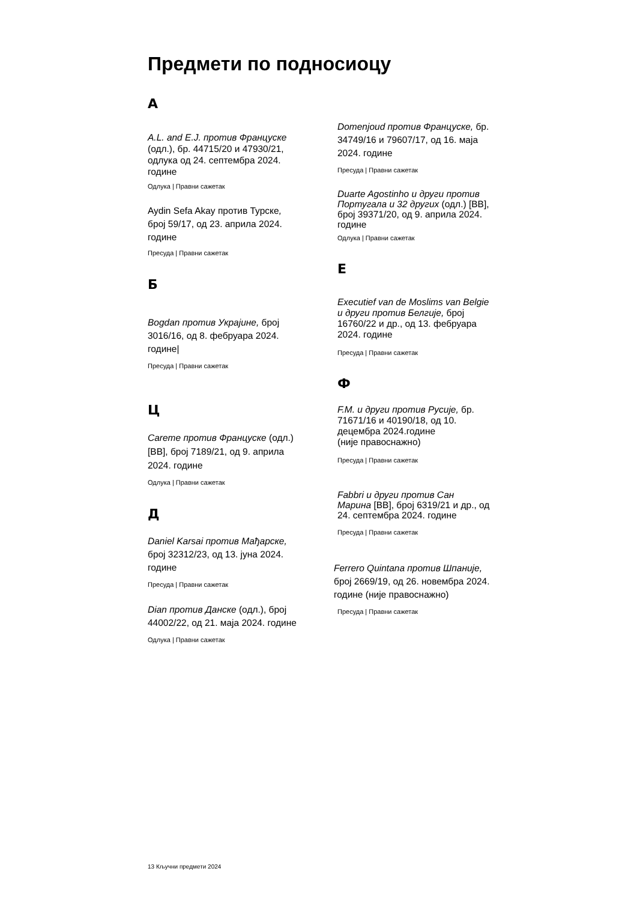Предмети по подносиоцу
А
A.L. and E.J. против Француске (одл.), бр. 44715/20 и 47930/21, одлука од 24. септембра 2024. године
Одлука | Правни сажетак
Aydin Sefa Akay против Турске, број 59/17, од 23. априла 2024. године
Пресуда | Правни сажетак
Б
Bogdan против Украјине, број 3016/16, од 8. фебруара 2024. године|
Пресуда | Правни сажетак
Ц
Careme против Француске (одл.) [ВВ], број 7189/21, од 9. априла 2024. године
Одлука | Правни сажетак
Д
Daniel Karsai против Мађарске, број 32312/23, од 13. јуна 2024. године
Пресуда | Правни сажетак
Dian против Данске (одл.), број 44002/22, од 21. маја 2024. године
Одлука | Правни сажетак
Domenjoud против Француске, бр. 34749/16 и 79607/17, од 16. маја 2024. године
Пресуда | Правни сажетак
Duarte Agostinho и други против Португала и 32 других (одл.) [ВВ], број 39371/20, од 9. априла 2024. године
Одлука | Правни сажетак
Е
Executief van de Moslims van Belgie и други против Белгије, број 16760/22 и др., од 13. фебруара 2024. године
Пресуда | Правни сажетак
Ф
F.M. и други против Русије, бр. 71671/16 и 40190/18, од 10. децембра 2024.године
(није правоснажно)
Пресуда | Правни сажетак
Fabbri и други против Сан Марина [ВВ], број 6319/21 и др., од 24. септембра 2024. године
Пресуда | Правни сажетак
Ferrero Quintana против Шпаније, број 2669/19, од 26. новембра 2024. године (није правоснажно)
Пресуда | Правни сажетак
13 Кључни предмети 2024